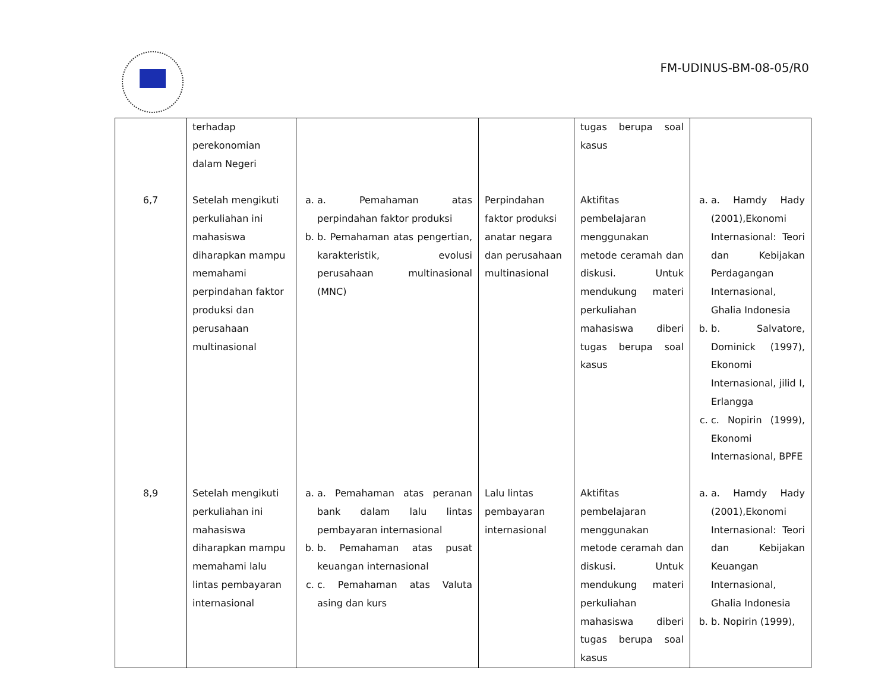FM-UDINUS-BM-08-05/R0
| | terhadap perekonomian dalam Negeri | | | tugas berupa soal kasus | |
| 6,7 | Setelah mengikuti perkuliahan ini mahasiswa diharapkan mampu memahami perpindahan faktor produksi dan perusahaan multinasional | a. a. Pemahaman atas perpindahan faktor produksi b. b. Pemahaman atas pengertian, karakteristik, evolusi perusahaan multinasional (MNC) | Perpindahan faktor produksi anatar negara dan perusahaan multinasional | Aktifitas pembelajaran menggunakan metode ceramah dan diskusi. Untuk mendukung materi perkuliahan mahasiswa diberi tugas berupa soal kasus | a. a. Hamdy Hady (2001),Ekonomi Internasional: Teori dan Kebijakan Perdagangan Internasional, Ghalia Indonesia b. b. Salvatore, Dominick (1997), Ekonomi Internasional, jilid I, Erlangga c. c. Nopirin (1999), Ekonomi Internasional, BPFE |
| 8,9 | Setelah mengikuti perkuliahan ini mahasiswa diharapkan mampu memahami lalu lintas pembayaran internasional | a. a. Pemahaman atas peranan bank dalam lalu lintas pembayaran internasional b. b. Pemahaman atas pusat keuangan internasional c. c. Pemahaman atas Valuta asing dan kurs | Lalu lintas pembayaran internasional | Aktifitas pembelajaran menggunakan metode ceramah dan diskusi. Untuk mendukung materi perkuliahan mahasiswa diberi tugas berupa soal kasus | a. a. Hamdy Hady (2001),Ekonomi Internasional: Teori dan Kebijakan Keuangan Internasional, Ghalia Indonesia b. b. Nopirin (1999), |